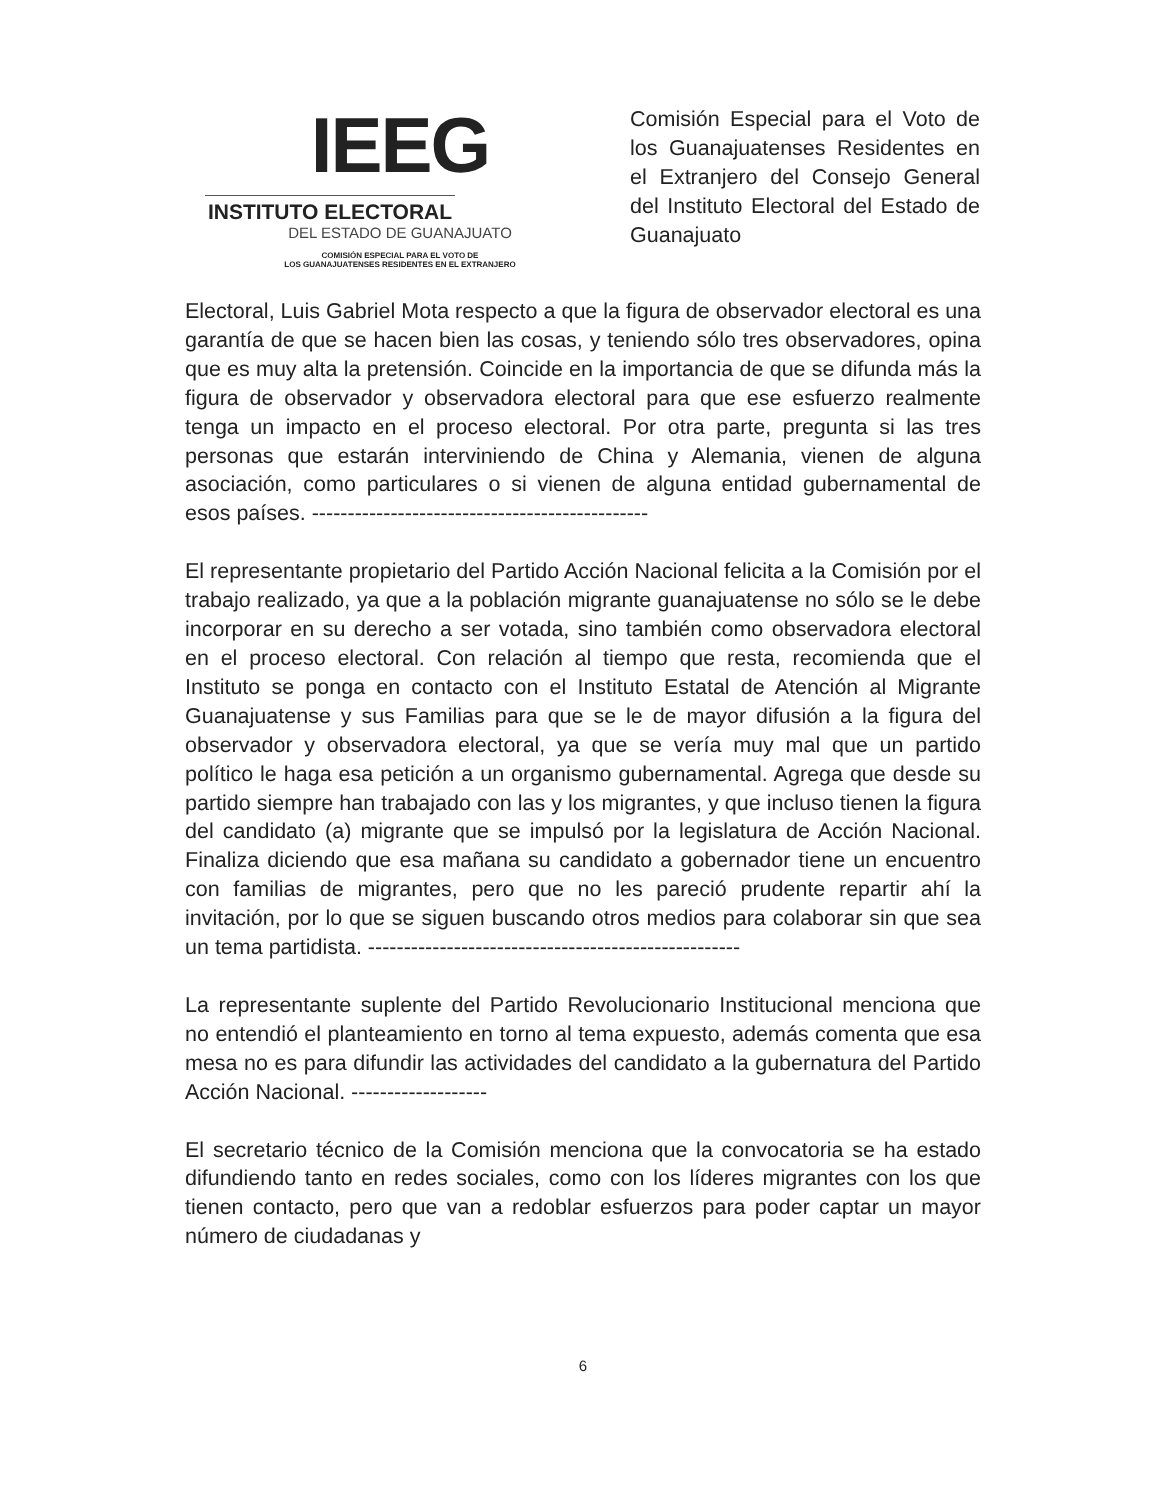IEEG
INSTITUTO ELECTORAL
DEL ESTADO DE GUANAJUATO
COMISIÓN ESPECIAL PARA EL VOTO DE
LOS GUANAJUATENSES RESIDENTES EN EL EXTRANJERO
Comisión Especial para el Voto de los Guanajuatenses Residentes en el Extranjero del Consejo General del Instituto Electoral del Estado de Guanajuato
Electoral, Luis Gabriel Mota respecto a que la figura de observador electoral es una garantía de que se hacen bien las cosas, y teniendo sólo tres observadores, opina que es muy alta la pretensión. Coincide en la importancia de que se difunda más la figura de observador y observadora electoral para que ese esfuerzo realmente tenga un impacto en el proceso electoral. Por otra parte, pregunta si las tres personas que estarán interviniendo de China y Alemania, vienen de alguna asociación, como particulares o si vienen de alguna entidad gubernamental de esos países. -----------------------------------------------
El representante propietario del Partido Acción Nacional felicita a la Comisión por el trabajo realizado, ya que a la población migrante guanajuatense no sólo se le debe incorporar en su derecho a ser votada, sino también como observadora electoral en el proceso electoral. Con relación al tiempo que resta, recomienda que el Instituto se ponga en contacto con el Instituto Estatal de Atención al Migrante Guanajuatense y sus Familias para que se le de mayor difusión a la figura del observador y observadora electoral, ya que se vería muy mal que un partido político le haga esa petición a un organismo gubernamental. Agrega que desde su partido siempre han trabajado con las y los migrantes, y que incluso tienen la figura del candidato (a) migrante que se impulsó por la legislatura de Acción Nacional. Finaliza diciendo que esa mañana su candidato a gobernador tiene un encuentro con familias de migrantes, pero que no les pareció prudente repartir ahí la invitación, por lo que se siguen buscando otros medios para colaborar sin que sea un tema partidista. ----------------------------------------------------
La representante suplente del Partido Revolucionario Institucional menciona que no entendió el planteamiento en torno al tema expuesto, además comenta que esa mesa no es para difundir las actividades del candidato a la gubernatura del Partido Acción Nacional. -------------------
El secretario técnico de la Comisión menciona que la convocatoria se ha estado difundiendo tanto en redes sociales, como con los líderes migrantes con los que tienen contacto, pero que van a redoblar esfuerzos para poder captar un mayor número de ciudadanas y
6